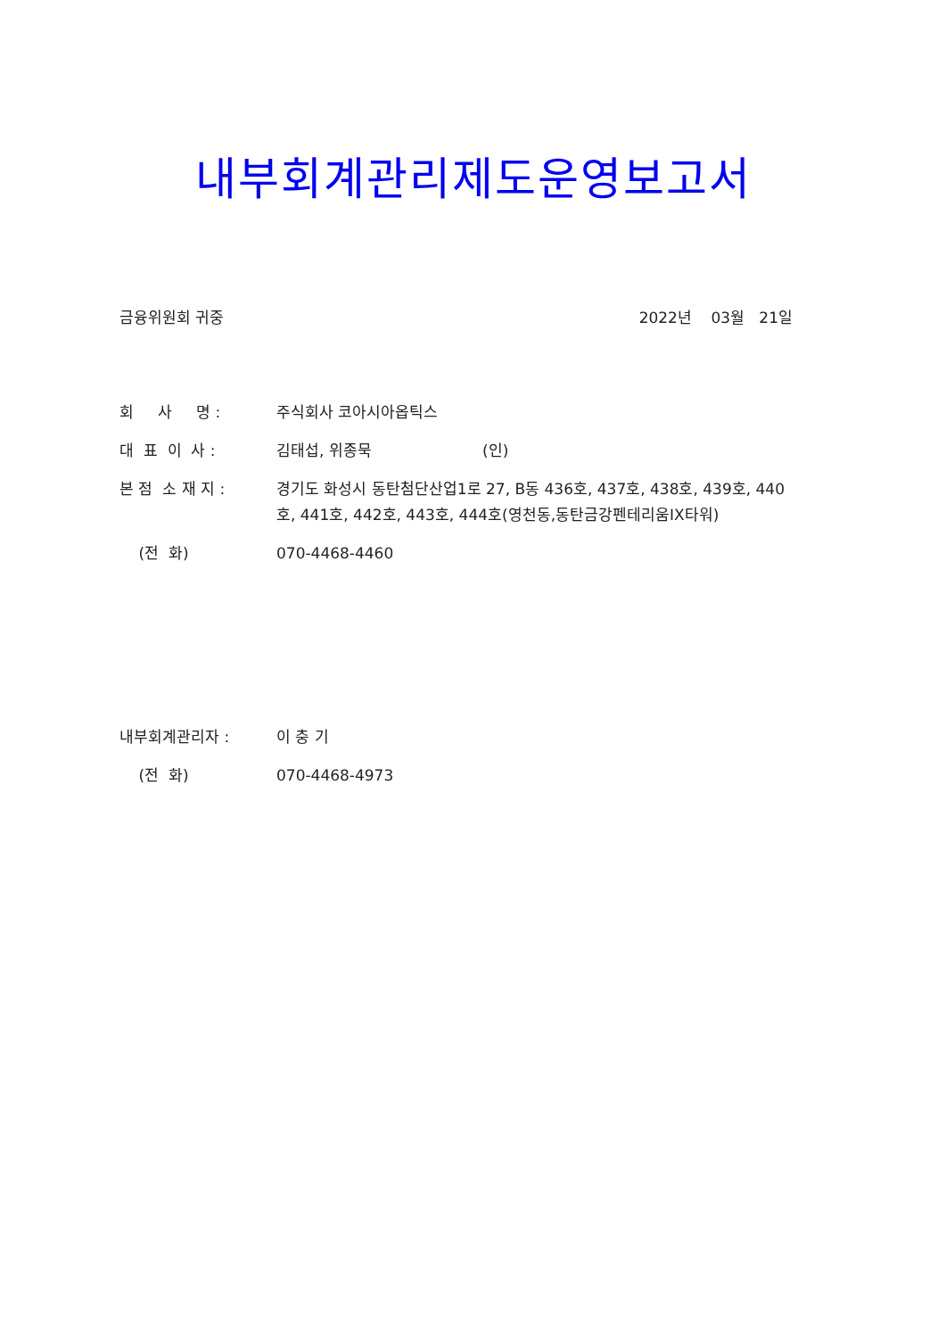내부회계관리제도운영보고서
금융위원회 귀중 2022년 03월 21일
회 사 명 : 주식회사 코아시아옵틱스
대 표 이 사 : 김태섭, 위종묵 (인)
본 점 소 재 지 : 경기도 화성시 동탄첨단산업1로 27, B동 436호, 437호, 438호, 439호, 440호, 441호, 442호, 443호, 444호(영천동,동탄금강펜테리움IX타워)
(전 화) 070-4468-4460
내부회계관리자 : 이 충 기
(전 화) 070-4468-4973